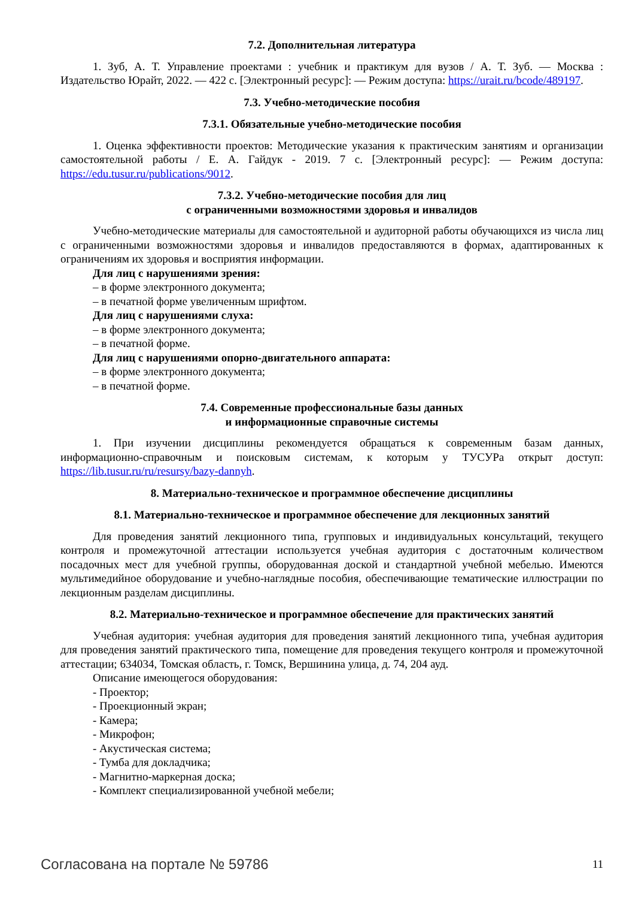7.2. Дополнительная литература
1. Зуб, А. Т. Управление проектами : учебник и практикум для вузов / А. Т. Зуб. — Москва : Издательство Юрайт, 2022. — 422 с. [Электронный ресурс]: — Режим доступа: https://urait.ru/bcode/489197.
7.3. Учебно-методические пособия
7.3.1. Обязательные учебно-методические пособия
1. Оценка эффективности проектов: Методические указания к практическим занятиям и организации самостоятельной работы / Е. А. Гайдук - 2019. 7 с. [Электронный ресурс]: — Режим доступа: https://edu.tusur.ru/publications/9012.
7.3.2. Учебно-методические пособия для лиц
с ограниченными возможностями здоровья и инвалидов
Учебно-методические материалы для самостоятельной и аудиторной работы обучающихся из числа лиц с ограниченными возможностями здоровья и инвалидов предоставляются в формах, адаптированных к ограничениям их здоровья и восприятия информации.
Для лиц с нарушениями зрения:
– в форме электронного документа;
– в печатной форме увеличенным шрифтом.
Для лиц с нарушениями слуха:
– в форме электронного документа;
– в печатной форме.
Для лиц с нарушениями опорно-двигательного аппарата:
– в форме электронного документа;
– в печатной форме.
7.4. Современные профессиональные базы данных
и информационные справочные системы
1. При изучении дисциплины рекомендуется обращаться к современным базам данных, информационно-справочным и поисковым системам, к которым у ТУСУРа открыт доступ: https://lib.tusur.ru/ru/resursy/bazy-dannyh.
8. Материально-техническое и программное обеспечение дисциплины
8.1. Материально-техническое и программное обеспечение для лекционных занятий
Для проведения занятий лекционного типа, групповых и индивидуальных консультаций, текущего контроля и промежуточной аттестации используется учебная аудитория с достаточным количеством посадочных мест для учебной группы, оборудованная доской и стандартной учебной мебелью. Имеются мультимедийное оборудование и учебно-наглядные пособия, обеспечивающие тематические иллюстрации по лекционным разделам дисциплины.
8.2. Материально-техническое и программное обеспечение для практических занятий
Учебная аудитория: учебная аудитория для проведения занятий лекционного типа, учебная аудитория для проведения занятий практического типа, помещение для проведения текущего контроля и промежуточной аттестации; 634034, Томская область, г. Томск, Вершинина улица, д. 74, 204 ауд.
Описание имеющегося оборудования:
- Проектор;
- Проекционный экран;
- Камера;
- Микрофон;
- Акустическая система;
- Тумба для докладчика;
- Магнитно-маркерная доска;
- Комплект специализированной учебной мебели;
Согласована на портале № 59786 11